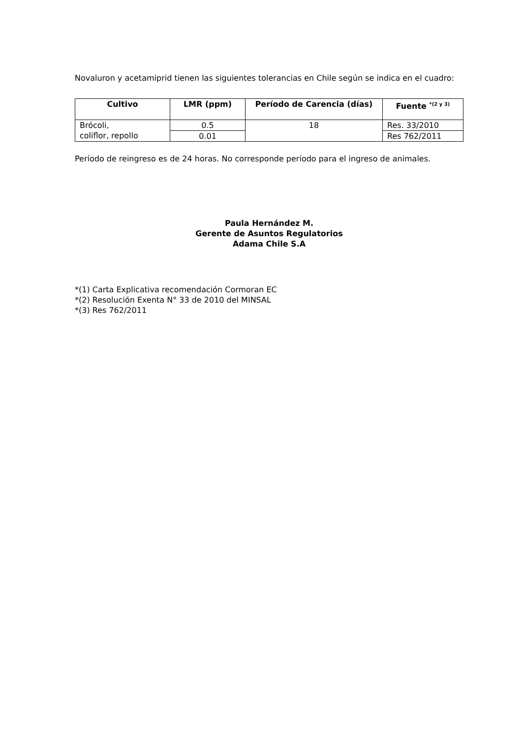Novaluron y acetamiprid tienen las siguientes tolerancias en Chile según se indica en el cuadro:
| Cultivo | LMR (ppm) | Período de Carencia (días) | Fuente <sup>*(2 y 3)</sup> |
| --- | --- | --- | --- |
| Brócoli, coliflor, repollo | 0.5 | 18 | Res. 33/2010 |
| | 0.01 | | Res 762/2011 |
Período de reingreso es de 24 horas. No corresponde período para el ingreso de animales.
Paula Hernández M.
Gerente de Asuntos Regulatorios
Adama Chile S.A
*(1) Carta Explicativa recomendación Cormoran EC
*(2) Resolución Exenta N° 33 de 2010 del MINSAL
*(3) Res 762/2011